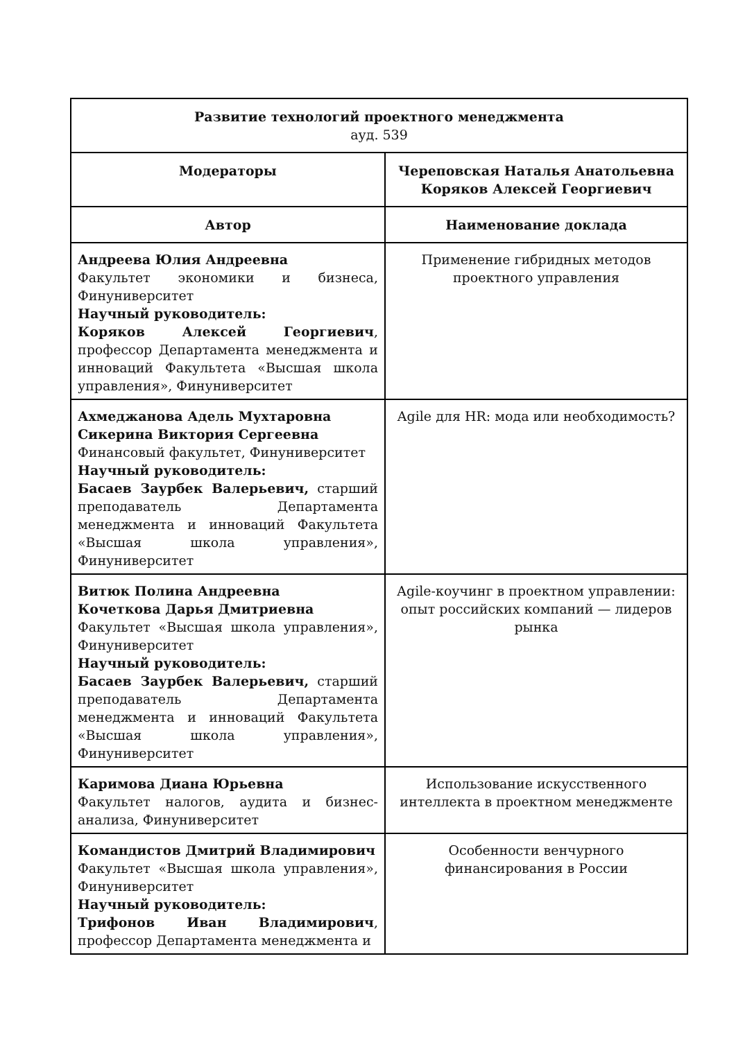| Развитие технологий проектного менеджмента ауд. 539 | |
| Модераторы | Череповская Наталья Анатольевна Коряков Алексей Георгиевич |
| Автор | Наименование доклада |
| Андреева Юлия Андреевна Факультет экономики и бизнеса, Финуниверситет Научный руководитель: Коряков Алексей Георгиевич , профессор Департамента менеджмента и инноваций Факультета «Высшая школа управления», Финуниверситет | Применение гибридных методов проектного управления |
| Ахмеджанова Адель Мухтаровна Сикерина Виктория Сергеевна Финансовый факультет, Финуниверситет Научный руководитель: Басаев Заурбек Валерьевич, старший преподаватель Департамента менеджмента и инноваций Факультета «Высшая школа управления», Финуниверситет | Agile для HR: мода или необходимость? |
| Витюк Полина Андреевна Кочеткова Дарья Дмитриевна Факультет «Высшая школа управления», Финуниверситет Научный руководитель: Басаев Заурбек Валерьевич, старший преподаватель Департамента менеджмента и инноваций Факультета «Высшая школа управления», Финуниверситет | Agile-коучинг в проектном управлении: опыт российских компаний — лидеров рынка |
| Каримова Диана Юрьевна Факультет налогов, аудита и бизнес-анализа, Финуниверситет | Использование искусственного интеллекта в проектном менеджменте |
| Командистов Дмитрий Владимирович Факультет «Высшая школа управления», Финуниверситет Научный руководитель: Трифонов Иван Владимирович , профессор Департамента менеджмента и | Особенности венчурного финансирования в России |